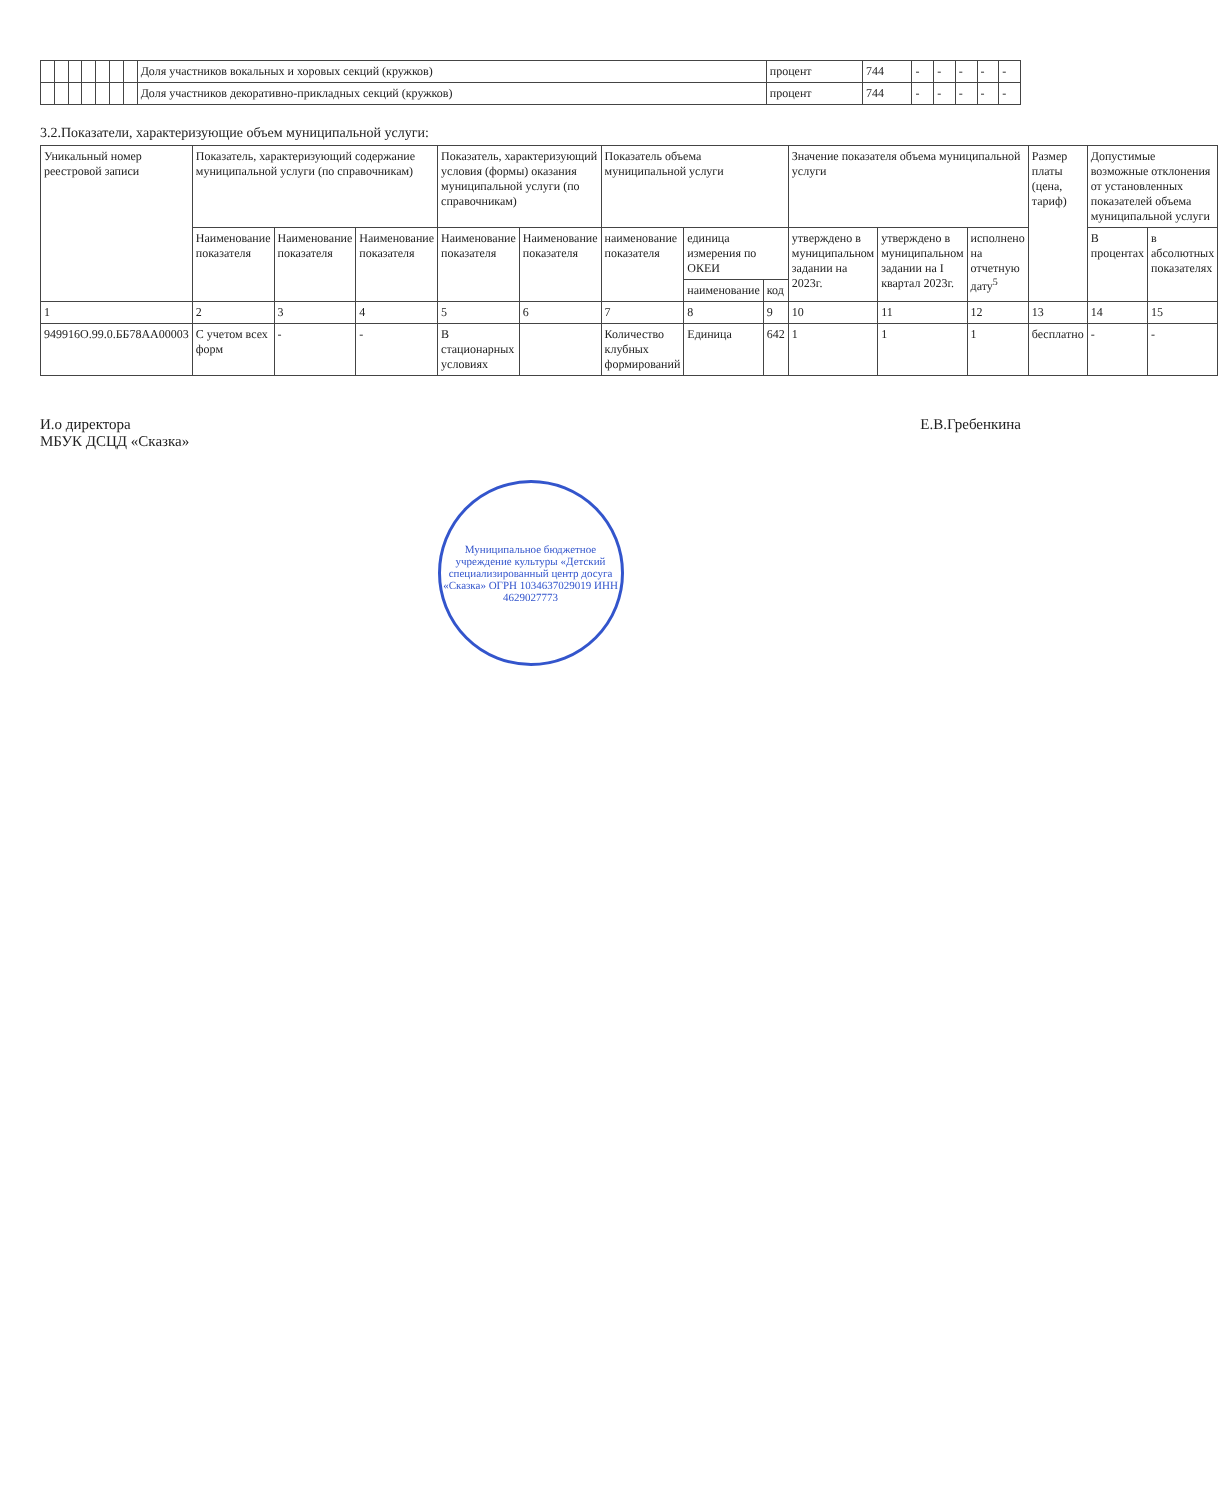| | | | | | | | Доля участников вокальных и хоровых секций (кружков) | процент | 744 | - | - | - | - | - |
| | | | | | | | Доля участников декоративно-прикладных секций (кружков) | процент | 744 | - | - | - | - | - |
3.2.Показатели, характеризующие объем муниципальной услуги:
| Уникальный номер реестровой записи | Показатель, характеризующий содержание муниципальной услуги (по справочникам) | | | Показатель, характеризующий условия (формы) оказания муниципальной услуги (по справочникам) | | Показатель объема муниципальной услуги | | | Значение показателя объема муниципальной услуги | | | Размер платы (цена, тариф) | Допустимые возможные отклонения от установленных показателей объема муниципальной услуги | |
| --- | --- | --- | --- | --- | --- | --- | --- | --- | --- | --- | --- | --- | --- | --- |
| | Наименование показателя | Наименование показателя | Наименование показателя | Наименование показателя | Наименование показателя | наименование показателя | единица измерения по ОКЕИ | | утверждено в муниципальном задании на 2023г. | утверждено в муниципальном задании на I квартал 2023г. | исполнено на отчетную дату<sup>5</sup> | | В процентах | в абсолютных показателях |
| | | | | | | | наименование | код | | | | | | |
| 1 | 2 | 3 | 4 | 5 | 6 | 7 | 8 | 9 | 10 | 11 | 12 | 13 | 14 | 15 |
| 949916О.99.0.ББ78АА00003 | С учетом всех форм | - | - | В стационарных условиях | | Количество клубных формирований | Единица | 642 | 1 | 1 | 1 | бесплатно | - | - |
И.о директора
МБУК ДСЦД «Сказка»
Е.В.Гребенкина
Муниципальное бюджетное учреждение культуры «Детский специализированный центр досуга «Сказка» ОГРН 1034637029019 ИНН 4629027773